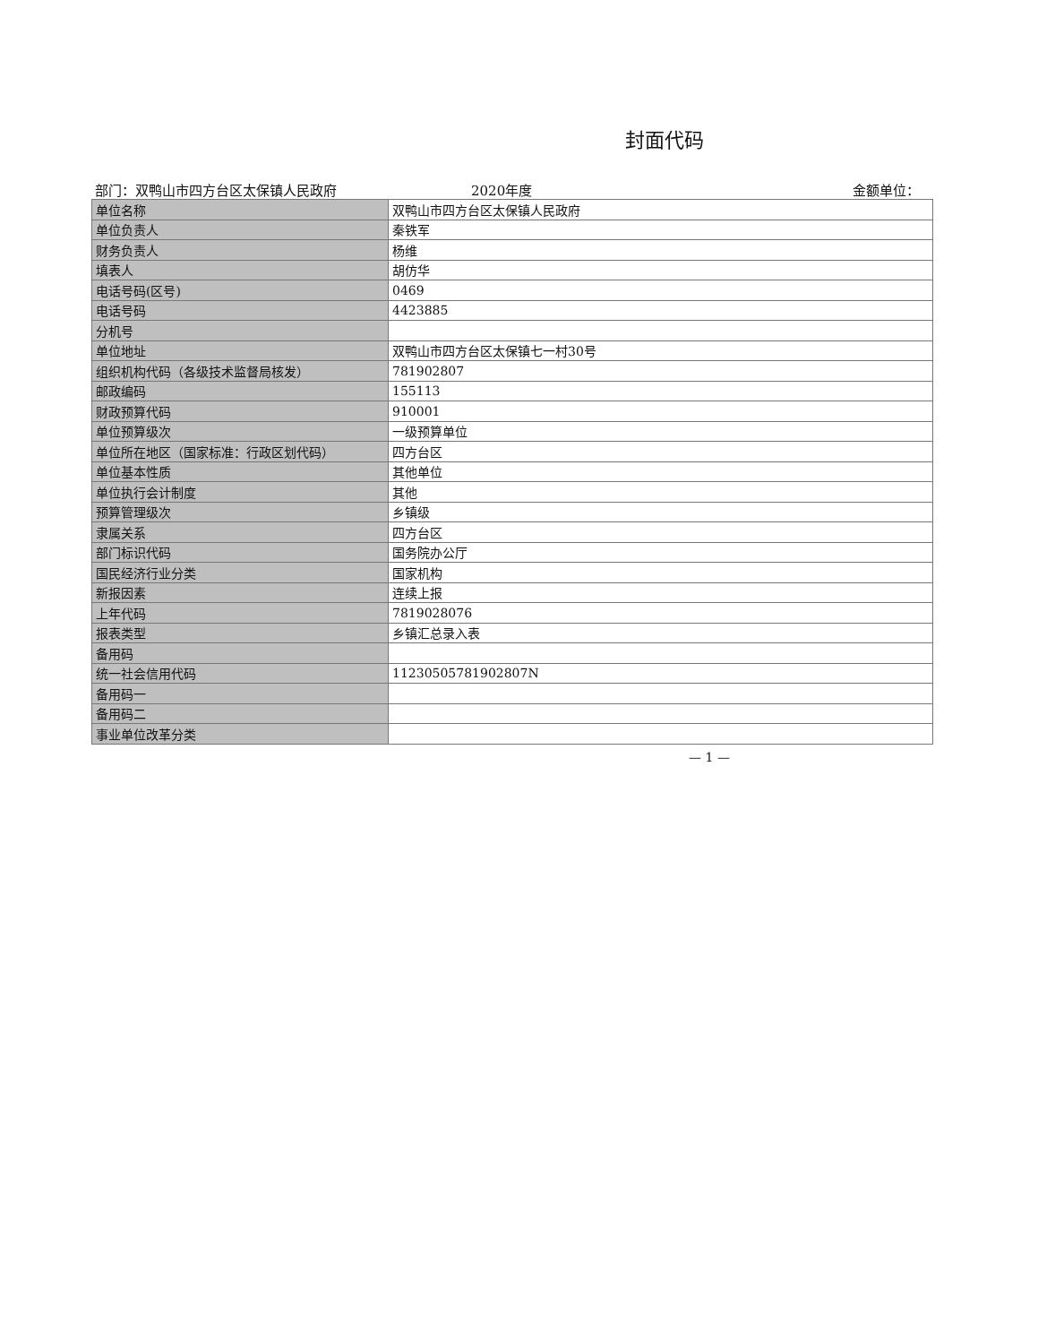封面代码
部门：双鸭山市四方台区太保镇人民政府
2020年度
金额单位：
| 单位名称 | 双鸭山市四方台区太保镇人民政府 |
| 单位负责人 | 秦铁军 |
| 财务负责人 | 杨维 |
| 填表人 | 胡仿华 |
| 电话号码(区号) | 0469 |
| 电话号码 | 4423885 |
| 分机号 | |
| 单位地址 | 双鸭山市四方台区太保镇七一村30号 |
| 组织机构代码（各级技术监督局核发） | 781902807 |
| 邮政编码 | 155113 |
| 财政预算代码 | 910001 |
| 单位预算级次 | 一级预算单位 |
| 单位所在地区（国家标准：行政区划代码） | 四方台区 |
| 单位基本性质 | 其他单位 |
| 单位执行会计制度 | 其他 |
| 预算管理级次 | 乡镇级 |
| 隶属关系 | 四方台区 |
| 部门标识代码 | 国务院办公厅 |
| 国民经济行业分类 | 国家机构 |
| 新报因素 | 连续上报 |
| 上年代码 | 7819028076 |
| 报表类型 | 乡镇汇总录入表 |
| 备用码 | |
| 统一社会信用代码 | 11230505781902807N |
| 备用码一 | |
| 备用码二 | |
| 事业单位改革分类 | |
— 1 —